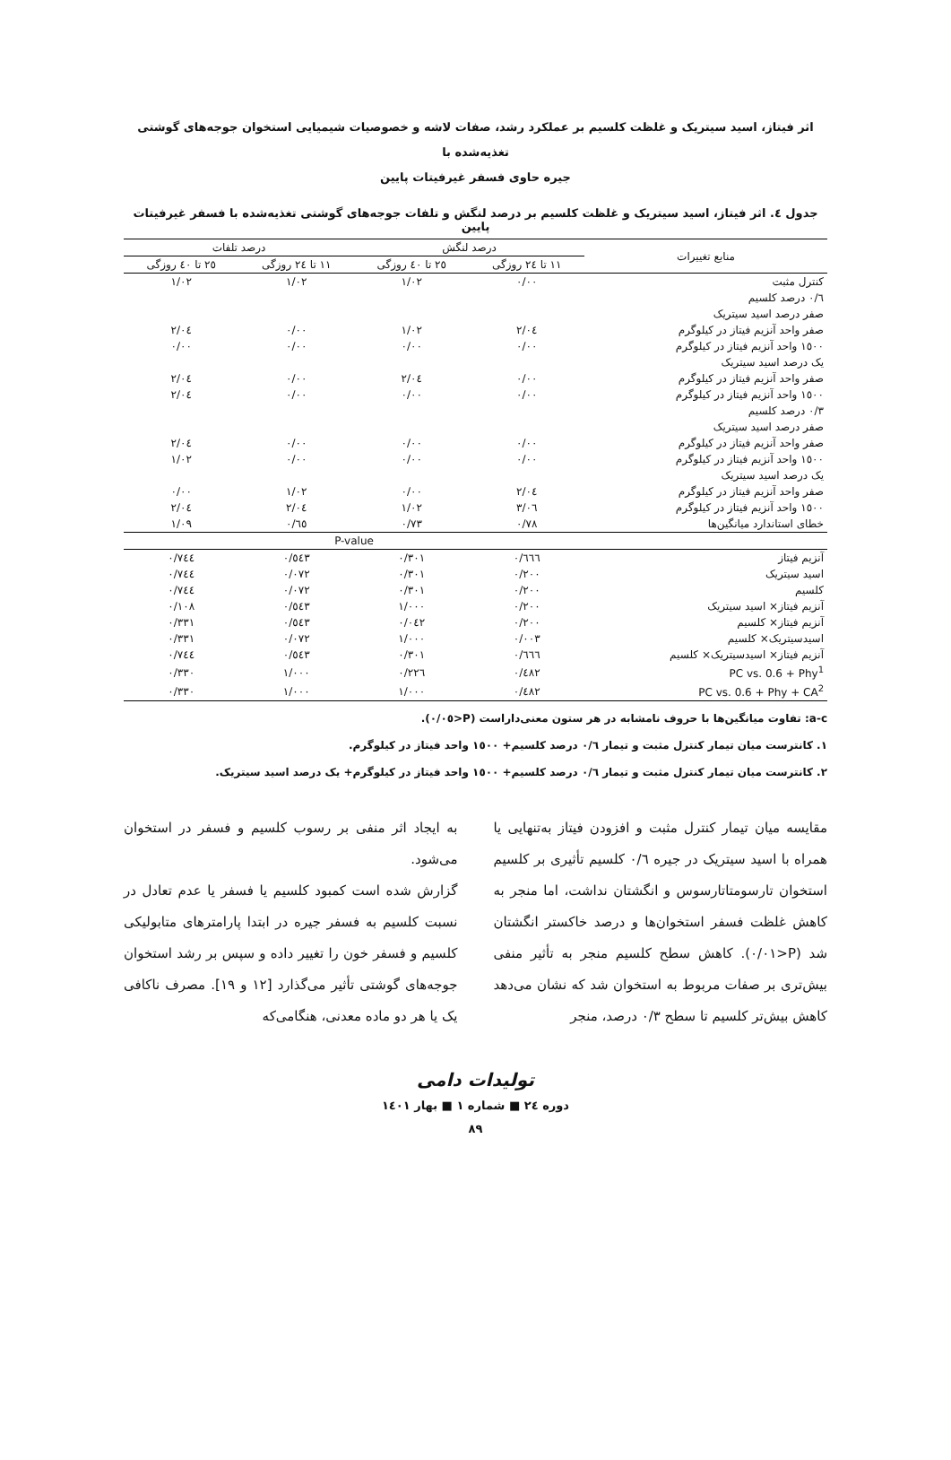اثر فیتاز، اسید سیتریک و غلظت کلسیم بر عملکرد رشد، صفات لاشه و خصوصیات شیمیایی استخوان جوجه‌های گوشتی تغذیه‌شده با
جیره حاوی فسفر غیرفیتات پایین
جدول ٤. اثر فیتاز، اسید سیتریک و غلظت کلسیم بر درصد لنگش و تلفات جوجه‌های گوشتی تغذیه‌شده با فسفر غیرفیتات پایین
| منابع تغییرات | درصد لنگش | | درصد تلفات | |
| --- | --- | --- | --- | --- |
| | ١١ تا ٢٤ روزگی | ٢٥ تا ٤٠ روزگی | ١١ تا ٢٤ روزگی | ٢٥ تا ٤٠ روزگی |
| کنترل مثبت | ٠/٠٠ | ١/٠٢ | ١/٠٢ | ١/٠٢ |
| ٠/٦ درصد کلسیم | | | | |
| صفر درصد اسید سیتریک | | | | |
| صفر واحد آنزیم فیتاز در کیلوگرم | ٢/٠٤ | ١/٠٢ | ٠/٠٠ | ٢/٠٤ |
| ١٥٠٠ واحد آنزیم فیتاز در کیلوگرم | ٠/٠٠ | ٠/٠٠ | ٠/٠٠ | ٠/٠٠ |
| یک درصد اسید سیتریک | | | | |
| صفر واحد آنزیم فیتاز در کیلوگرم | ٠/٠٠ | ٢/٠٤ | ٠/٠٠ | ٢/٠٤ |
| ١٥٠٠ واحد آنزیم فیتاز در کیلوگرم | ٠/٠٠ | ٠/٠٠ | ٠/٠٠ | ٢/٠٤ |
| ٠/٣ درصد کلسیم | | | | |
| صفر درصد اسید سیتریک | | | | |
| صفر واحد آنزیم فیتاز در کیلوگرم | ٠/٠٠ | ٠/٠٠ | ٠/٠٠ | ٢/٠٤ |
| ١٥٠٠ واحد آنزیم فیتاز در کیلوگرم | ٠/٠٠ | ٠/٠٠ | ٠/٠٠ | ١/٠٢ |
| یک درصد اسید سیتریک | | | | |
| صفر واحد آنزیم فیتاز در کیلوگرم | ٢/٠٤ | ٠/٠٠ | ١/٠٢ | ٠/٠٠ |
| ١٥٠٠ واحد آنزیم فیتاز در کیلوگرم | ٣/٠٦ | ١/٠٢ | ٢/٠٤ | ٢/٠٤ |
| خطای استاندارد میانگین‌ها | ٠/٧٨ | ٠/٧٣ | ٠/٦٥ | ١/٠٩ |
| | P-value | | | |
| آنزیم فیتاز | ٠/٦٦٦ | ٠/٣٠١ | ٠/٥٤٣ | ٠/٧٤٤ |
| اسید سیتریک | ٠/٢٠٠ | ٠/٣٠١ | ٠/٠٧٢ | ٠/٧٤٤ |
| کلسیم | ٠/٢٠٠ | ٠/٣٠١ | ٠/٠٧٢ | ٠/٧٤٤ |
| آنزیم فیتاز× اسید سیتریک | ٠/٢٠٠ | ١/٠٠٠ | ٠/٥٤٣ | ٠/١٠٨ |
| آنزیم فیتاز× کلسیم | ٠/٢٠٠ | ٠/٠٤٢ | ٠/٥٤٣ | ٠/٣٣١ |
| اسیدسیتریک× کلسیم | ٠/٠٠٣ | ١/٠٠٠ | ٠/٠٧٢ | ٠/٣٣١ |
| آنزیم فیتاز× اسیدسیتریک× کلسیم | ٠/٦٦٦ | ٠/٣٠١ | ٠/٥٤٣ | ٠/٧٤٤ |
| PC vs. 0.6 + Phy<sup>1</sup> | ٠/٤٨٢ | ٠/٢٢٦ | ١/٠٠٠ | ٠/٣٣٠ |
| PC vs. 0.6 + Phy + CA<sup>2</sup> | ٠/٤٨٢ | ١/٠٠٠ | ١/٠٠٠ | ٠/٣٣٠ |
a-c: تفاوت میانگین‌ها با حروف نامشابه در هر ستون معنی‌داراست (P<٠/٠٥).
١. کانترست میان تیمار کنترل مثبت و تیمار ٠/٦ درصد کلسیم+ ١٥٠٠ واحد فیتاز در کیلوگرم.
٢. کانترست میان تیمار کنترل مثبت و تیمار ٠/٦ درصد کلسیم+ ١٥٠٠ واحد فیتاز در کیلوگرم+ یک درصد اسید سیتریک.
مقایسه میان تیمار کنترل مثبت و افزودن فیتاز به‌تنهایی یا همراه با اسید سیتریک در جیره ٠/٦ کلسیم تأثیری بر کلسیم استخوان تارسومتاتارسوس و انگشتان نداشت، اما منجر به کاهش غلظت فسفر استخوان‌ها و درصد خاکستر انگشتان شد (P<٠/٠١). کاهش سطح کلسیم منجر به تأثیر منفی بیش‌تری بر صفات مربوط به استخوان شد که نشان می‌دهد کاهش بیش‌تر کلسیم تا سطح ٠/٣ درصد، منجر
به ایجاد اثر منفی بر رسوب کلسیم و فسفر در استخوان می‌شود.
گزارش شده است کمبود کلسیم یا فسفر یا عدم تعادل در نسبت کلسیم به فسفر جیره در ابتدا پارامترهای متابولیکی کلسیم و فسفر خون را تغییر داده و سپس بر رشد استخوان جوجه‌های گوشتی تأثیر می‌گذارد [١٢ و ١٩]. مصرف ناکافی یک یا هر دو ماده معدنی، هنگامی‌که
تولیدات دامی
دوره ٢٤ ■ شماره ١ ■ بهار ١٤٠١
٨٩